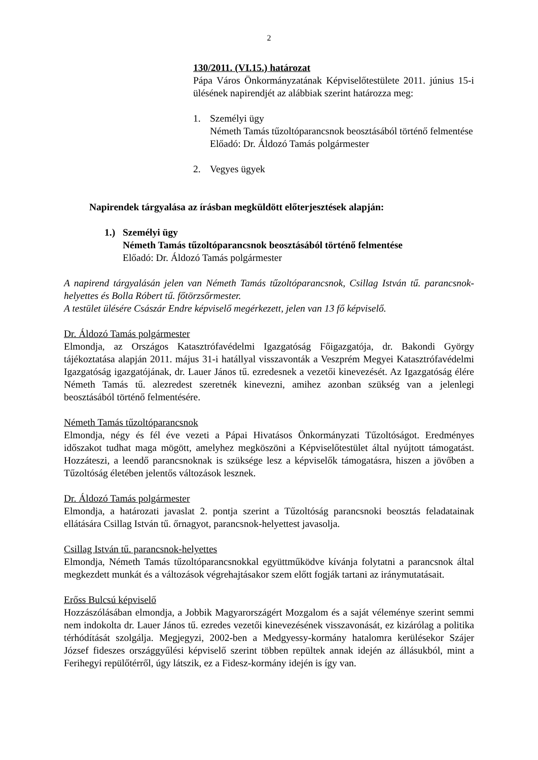2
130/2011. (VI.15.) határozat
Pápa Város Önkormányzatának Képviselőtestülete 2011. június 15-i ülésének napirendjét az alábbiak szerint határozza meg:
1. Személyi ügy
Németh Tamás tűzoltóparancsnok beosztásából történő felmentése
Előadó: Dr. Áldozó Tamás polgármester
2. Vegyes ügyek
Napirendek tárgyalása az írásban megküldött előterjesztések alapján:
1.) Személyi ügy
Németh Tamás tűzoltóparancsnok beosztásából történő felmentése
Előadó: Dr. Áldozó Tamás polgármester
A napirend tárgyalásán jelen van Németh Tamás tűzoltóparancsnok, Csillag István tű. parancsnok-helyettes és Bolla Róbert tű. főtörzsőrmester.
A testület ülésére Császár Endre képviselő megérkezett, jelen van 13 fő képviselő.
Dr. Áldozó Tamás polgármester
Elmondja, az Országos Katasztrófavédelmi Igazgatóság Főigazgatója, dr. Bakondi György tájékoztatása alapján 2011. május 31-i hatállyal visszavonták a Veszprém Megyei Katasztrófavédelmi Igazgatóság igazgatójának, dr. Lauer János tű. ezredesnek a vezetői kinevezését. Az Igazgatóság élére Németh Tamás tű. alezredest szeretnék kinevezni, amihez azonban szükség van a jelenlegi beosztásából történő felmentésére.
Németh Tamás tűzoltóparancsnok
Elmondja, négy és fél éve vezeti a Pápai Hivatásos Önkormányzati Tűzoltóságot. Eredményes időszakot tudhat maga mögött, amelyhez megköszöni a Képviselőtestület által nyújtott támogatást. Hozzáteszi, a leendő parancsnoknak is szüksége lesz a képviselők támogatásra, hiszen a jövőben a Tűzoltóság életében jelentős változások lesznek.
Dr. Áldozó Tamás polgármester
Elmondja, a határozati javaslat 2. pontja szerint a Tűzoltóság parancsnoki beosztás feladatainak ellátására Csillag István tű. őrnagyot, parancsnok-helyettest javasolja.
Csillag István tű. parancsnok-helyettes
Elmondja, Németh Tamás tűzoltóparancsnokkal együttműködve kívánja folytatni a parancsnok által megkezdett munkát és a változások végrehajtásakor szem előtt fogják tartani az iránymutatásait.
Erőss Bulcsú képviselő
Hozzászólásában elmondja, a Jobbik Magyarországért Mozgalom és a saját véleménye szerint semmi nem indokolta dr. Lauer János tű. ezredes vezetői kinevezésének visszavonását, ez kizárólag a politika térhódítását szolgálja. Megjegyzi, 2002-ben a Medgyessy-kormány hatalomra kerülésekor Szájer József fideszes országgyűlési képviselő szerint többen repültek annak idején az állásukból, mint a Ferihegyi repülőtérről, úgy látszik, ez a Fidesz-kormány idején is így van.